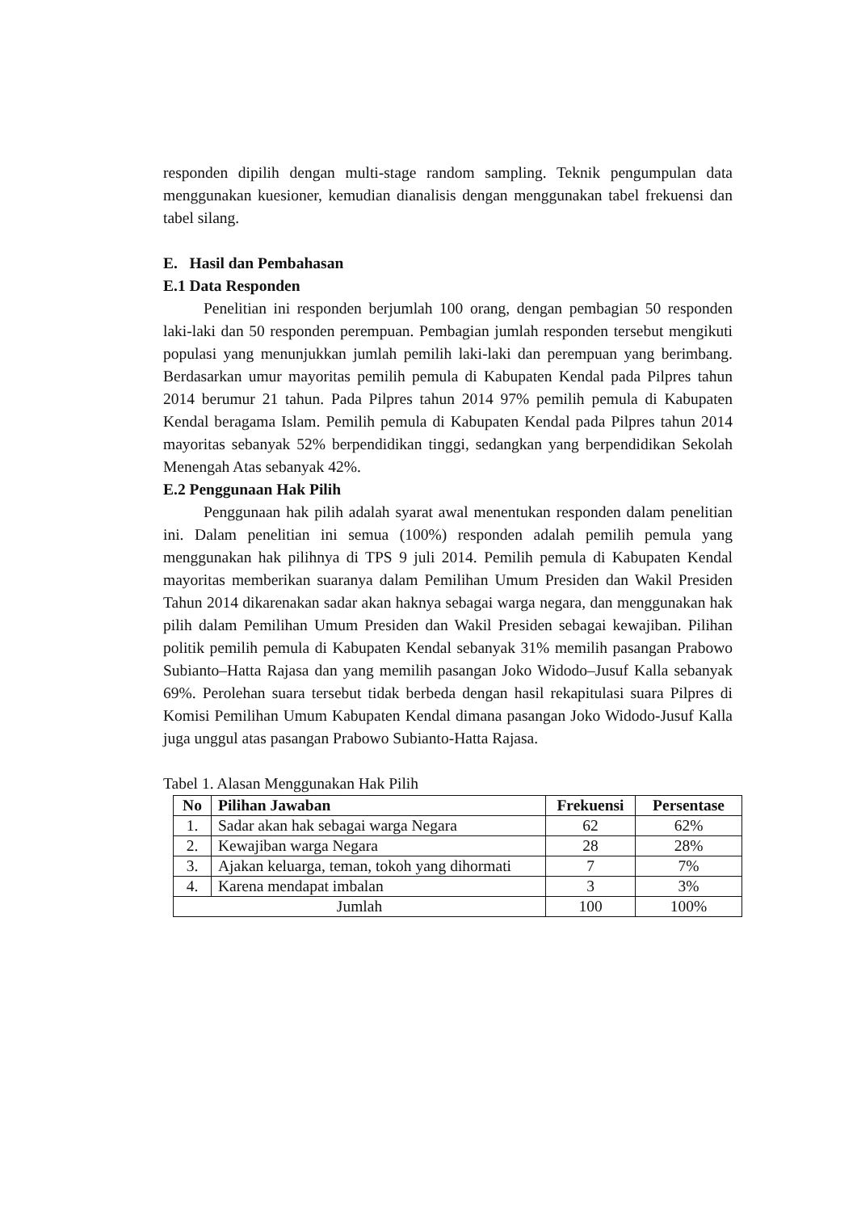responden dipilih dengan multi-stage random sampling. Teknik pengumpulan data menggunakan kuesioner, kemudian dianalisis dengan menggunakan tabel frekuensi dan tabel silang.
E. Hasil dan Pembahasan
E.1 Data Responden
Penelitian ini responden berjumlah 100 orang, dengan pembagian 50 responden laki-laki dan 50 responden perempuan. Pembagian jumlah responden tersebut mengikuti populasi yang menunjukkan jumlah pemilih laki-laki dan perempuan yang berimbang. Berdasarkan umur mayoritas pemilih pemula di Kabupaten Kendal pada Pilpres tahun 2014 berumur 21 tahun. Pada Pilpres tahun 2014 97% pemilih pemula di Kabupaten Kendal beragama Islam. Pemilih pemula di Kabupaten Kendal pada Pilpres tahun 2014 mayoritas sebanyak 52% berpendidikan tinggi, sedangkan yang berpendidikan Sekolah Menengah Atas sebanyak 42%.
E.2 Penggunaan Hak Pilih
Penggunaan hak pilih adalah syarat awal menentukan responden dalam penelitian ini. Dalam penelitian ini semua (100%) responden adalah pemilih pemula yang menggunakan hak pilihnya di TPS 9 juli 2014. Pemilih pemula di Kabupaten Kendal mayoritas memberikan suaranya dalam Pemilihan Umum Presiden dan Wakil Presiden Tahun 2014 dikarenakan sadar akan haknya sebagai warga negara, dan menggunakan hak pilih dalam Pemilihan Umum Presiden dan Wakil Presiden sebagai kewajiban. Pilihan politik pemilih pemula di Kabupaten Kendal sebanyak 31% memilih pasangan Prabowo Subianto–Hatta Rajasa dan yang memilih pasangan Joko Widodo–Jusuf Kalla sebanyak 69%. Perolehan suara tersebut tidak berbeda dengan hasil rekapitulasi suara Pilpres di Komisi Pemilihan Umum Kabupaten Kendal dimana pasangan Joko Widodo-Jusuf Kalla juga unggul atas pasangan Prabowo Subianto-Hatta Rajasa.
Tabel 1. Alasan Menggunakan Hak Pilih
| No | Pilihan Jawaban | Frekuensi | Persentase |
| --- | --- | --- | --- |
| 1. | Sadar akan hak sebagai warga Negara | 62 | 62% |
| 2. | Kewajiban warga Negara | 28 | 28% |
| 3. | Ajakan keluarga, teman, tokoh yang dihormati | 7 | 7% |
| 4. | Karena mendapat imbalan | 3 | 3% |
| Jumlah | | 100 | 100% |